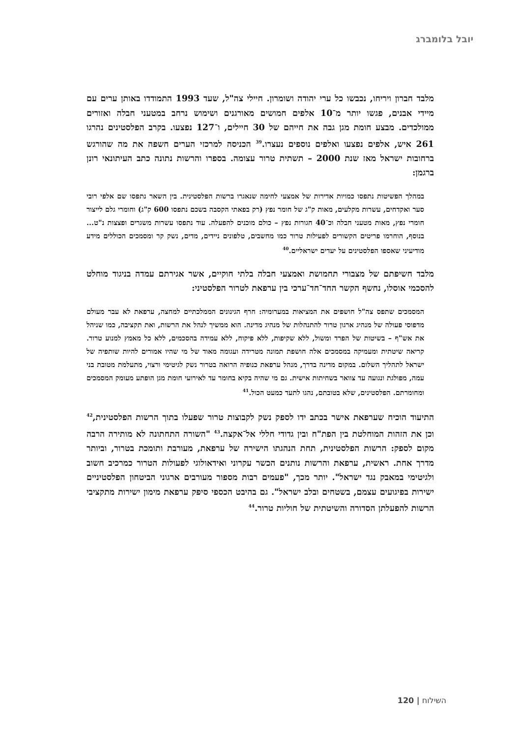יובל בלומברג
מלבד חברון ויריחו, נכבשו כל ערי יהודה ושומרון. חיילי צה"ל, שעד 1993 התמודדו באותן ערים עם מיידי אבנים, פגשו יותר מ־10 אלפים חמושים מאורגנים ושימוש נרחב במטעני חבלה ואזורים ממולכדים. מבצע חומת מגן גבה את חייהם של 30 חיילים, ו־127 נפצעו. בקרב הפלסטינים נהרגו 261 איש, אלפים נפצעו ואלפים נוספים נעצרו.<sup>39</sup> הכניסה למרכזי הערים חשפה את מה שהורגש ברחובות ישראל מאז שנת 2000 – תשתית טרור עצומה. בספרו והרשות נתונה כתב העיתונאי רונן ברגמן:
במהלך הפשיטות נתפסו כמויות אדירות של אמצעי לחימה שנאגרו ברשות הפלסטינית. בין השאר נתפסו שם אלפי רובי סער ואקדחים, עשרות מקלעים, מאות ק"ג של חומר נפץ (רק בפאתי הקסבה בשכם נתפסו 600 ק"ג) וחומרי גלם לייצור חומרי נפץ, מאות מטעני חבלה וכ־40 חגורות נפץ – כולם מוכנים להפעלה. עוד נתפסו עשרות משגרים ופצצות נ"ט... בנוסף, הוחרמו פריטים הקשורים לפעילות טרור כמו מחשבים, טלפונים ניידים, מדים, נשק קר ומסמכים הכוללים מידע מודיעיני שאספו הפלסטינים על יעדים ישראליים.<sup>40</sup>
מלבד חשיפתם של מצבורי תחמושת ואמצעי חבלה בלתי חוקיים, אשר אגירתם עמדה בניגוד מוחלט להסכמי אוסלו, נחשף הקשר החד־חד־ערכי בין ערפאת לטרור הפלסטיני:
המסמכים שתפס צה"ל חושפים את המציאות במערומיה: חרף הגינונים הממלכתיים למחצה, ערפאת לא עבר מעולם מדפוסי פעולה של מנהיג ארגון טרור להתנהלות של מנהיג מדינה. הוא ממשיך לנהל את הרשות, ואת תקציבה, כמו שניהל את אש"ף – בשיטות של הפרד ומשול, ללא שקיפות, ללא פיקוח, ללא עמידה בהסכמים, ללא כל מאמץ למנוע טרור. קריאה שיטתית ומעמיקה במסמכים אלה חושפת תמונה מטרידה ועגומה מאוד של מי שהיו אמורים להיות שותפיה של ישראל לתהליך השלום. במקום מדינה בדרך, מנהל ערפאת כנופיה הרואה בטרור נשק לגיטימי ורצוי, מתעלמת מטובת בני עמה, מפולגת ונגועה עד צוואר בשחיתות אישית. גם מי שהיה בקיא בחומר עד לאירועי חומת מגן הופתע מעומק המסמכים ומחומרתם. הפלסטינים, שלא בטובתם, נהגו לתעד כמעט הכול.<sup>41</sup>
התיעוד הוכיח שערפאת אישר בכתב ידו לספק נשק לקבוצות טרור שפעלו בתוך הרשות הפלסטינית,<sup>42</sup> וכן את הזהות המוחלטת בין הפת"ח ובין גדודי חללי אל־אקצה.<sup>43</sup> "השורה התחתונה לא מותירה הרבה מקום לספק: הרשות הפלסטינית, תחת הנהגתו הישירה של ערפאת, מעורבת ותומכת בטרור, וביותר מדרך אחת. ראשית, ערפאת והרשות נותנים הכשר עקרוני ואידאולוגי לפעולות הטרור כמרכיב חשוב ולגיטימי במאבק נגד ישראל". יותר מכך, "פעמים רבות מספור מעורבים ארגוני הביטחון הפלסטיניים ישירות בפיגועים עצמם, בשטחים ובלב ישראל". גם בהיבט הכספי סיפק ערפאת מימון ישירות מתקציבי הרשות להפעלתן הסדורה והשיטתית של חוליות טרור.<sup>44</sup>
השילוח | 120